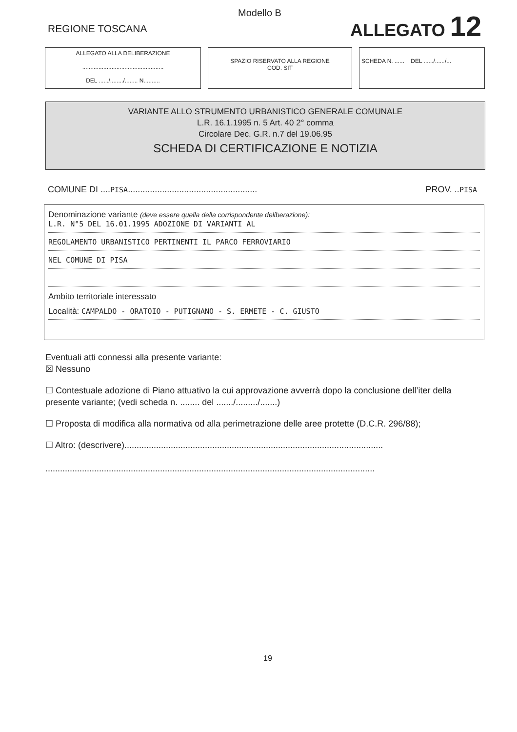Modello B
REGIONE TOSCANA ALLEGATO 12
ALLEGATO ALLA DELIBERAZIONE
..................................................
DEL ....../......../........ N..........
SPAZIO RISERVATO ALLA REGIONE
COD. SIT
SCHEDA N. ...... DEL ....../....../...
VARIANTE ALLO STRUMENTO URBANISTICO GENERALE COMUNALE
L.R. 16.1.1995 n. 5 Art. 40 2° comma
Circolare Dec. G.R. n.7 del 19.06.95
SCHEDA DI CERTIFICAZIONE E NOTIZIA
COMUNE DI ....PISA..................................................... PROV. ..PISA
Denominazione variante (deve essere quella della corrispondente deliberazione):
L.R. N°5 DEL 16.01.1995 ADOZIONE DI VARIANTI AL
REGOLAMENTO URBANISTICO PERTINENTI IL PARCO FERROVIARIO
NEL COMUNE DI PISA
Ambito territoriale interessato
Località: CAMPALDO - ORATOIO - PUTIGNANO - S. ERMETE - C. GIUSTO
Eventuali atti connessi alla presente variante:
☒ Nessuno
☐ Contestuale adozione di Piano attuativo la cui approvazione avverrà dopo la conclusione dell’iter della presente variante; (vedi scheda n. ........ del ......./........./.......)
☐ Proposta di modifica alla normativa od alla perimetrazione delle aree protette (D.C.R. 296/88);
☐ Altro: (descrivere)..........................................................................................................
.......................................................................................................................................
19